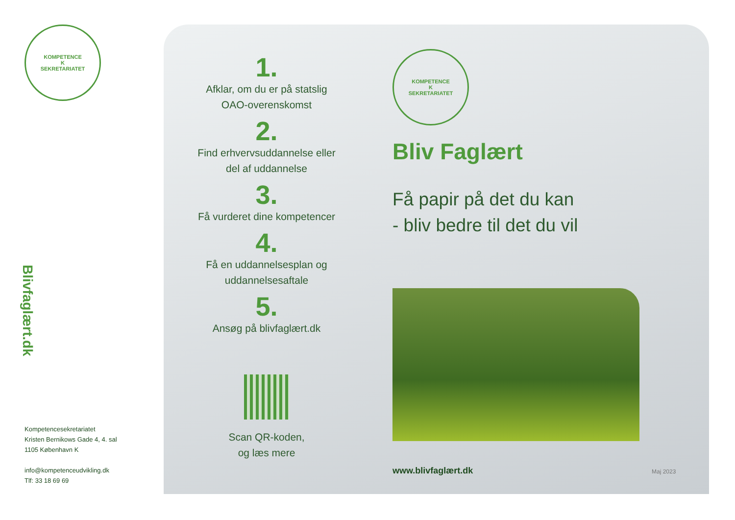KOMPETENCE
K
SEKRETARIATET
Blivfaglært.dk
Kompetencesekretariatet
Kristen Bernikows Gade 4, 4. sal
1105 København K
info@kompetenceudvikling.dk
Tlf: 33 18 69 69
1.
Afklar, om du er på statslig OAO-overenskomst
2.
Find erhvervsuddannelse eller del af uddannelse
3.
Få vurderet dine kompetencer
4.
Få en uddannelsesplan og uddannelsesaftale
5.
Ansøg på blivfaglært.dk
Scan QR-koden,
og læs mere
KOMPETENCE
K
SEKRETARIATET
Bliv Faglært
Få papir på det du kan
- bliv bedre til det du vil
www.blivfaglært.dk Maj 2023